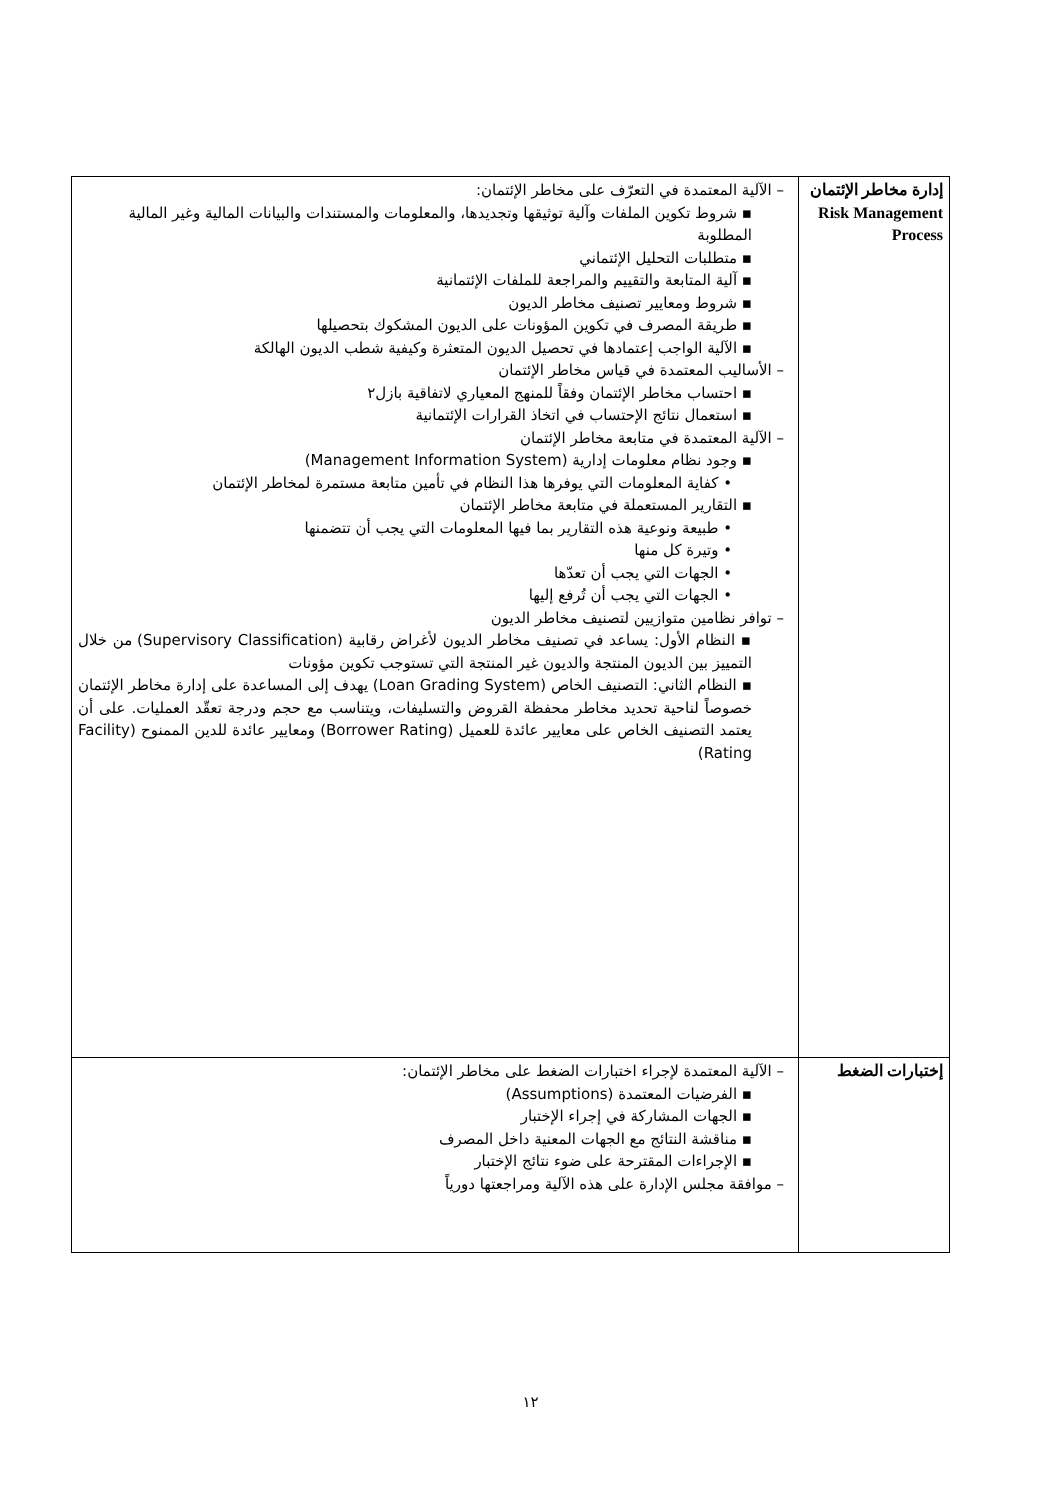| إدارة مخاطر الإئتمان Risk Management Process | – الآلية المعتمدة في التعرّف على مخاطر الإئتمان: ▪ شروط تكوين الملفات وآلية توثيقها وتجديدها، والمعلومات والمستندات والبيانات المالية وغير المالية المطلوبة ▪ متطلبات التحليل الإئتماني ▪ آلية المتابعة والتقييم والمراجعة للملفات الإئتمانية ▪ شروط ومعايير تصنيف مخاطر الديون ▪ طريقة المصرف في تكوين المؤونات على الديون المشكوك بتحصيلها ▪ الآلية الواجب إعتمادها في تحصيل الديون المتعثرة وكيفية شطب الديون الهالكة – الأساليب المعتمدة في قياس مخاطر الإئتمان ▪ احتساب مخاطر الإئتمان وفقاً للمنهج المعياري لاتفاقية بازل٢ ▪ استعمال نتائج الإحتساب في اتخاذ القرارات الإئتمانية – الآلية المعتمدة في متابعة مخاطر الإئتمان ▪ وجود نظام معلومات إدارية (Management Information System) • كفاية المعلومات التي يوفرها هذا النظام في تأمين متابعة مستمرة لمخاطر الإئتمان ▪ التقارير المستعملة في متابعة مخاطر الإئتمان • طبيعة ونوعية هذه التقارير بما فيها المعلومات التي يجب أن تتضمنها • وتيرة كل منها • الجهات التي يجب أن تعدّها • الجهات التي يجب أن تُرفع إليها – توافر نظامين متوازيين لتصنيف مخاطر الديون ▪ النظام الأول: يساعد في تصنيف مخاطر الديون لأغراض رقابية (Supervisory Classification) من خلال التمييز بين الديون المنتجة والديون غير المنتجة التي تستوجب تكوين مؤونات ▪ النظام الثاني: التصنيف الخاص (Loan Grading System) يهدف إلى المساعدة على إدارة مخاطر الإئتمان خصوصاً لناحية تحديد مخاطر محفظة القروض والتسليفات، ويتناسب مع حجم ودرجة تعقّد العمليات. على أن يعتمد التصنيف الخاص على معايير عائدة للعميل (Borrower Rating) ومعايير عائدة للدين الممنوح (Facility Rating) |
| إختبارات الضغط | – الآلية المعتمدة لإجراء اختبارات الضغط على مخاطر الإئتمان: ▪ الفرضيات المعتمدة (Assumptions) ▪ الجهات المشاركة في إجراء الإختبار ▪ مناقشة النتائج مع الجهات المعنية داخل المصرف ▪ الإجراءات المقترحة على ضوء نتائج الإختبار – موافقة مجلس الإدارة على هذه الآلية ومراجعتها دورياً |
١٢